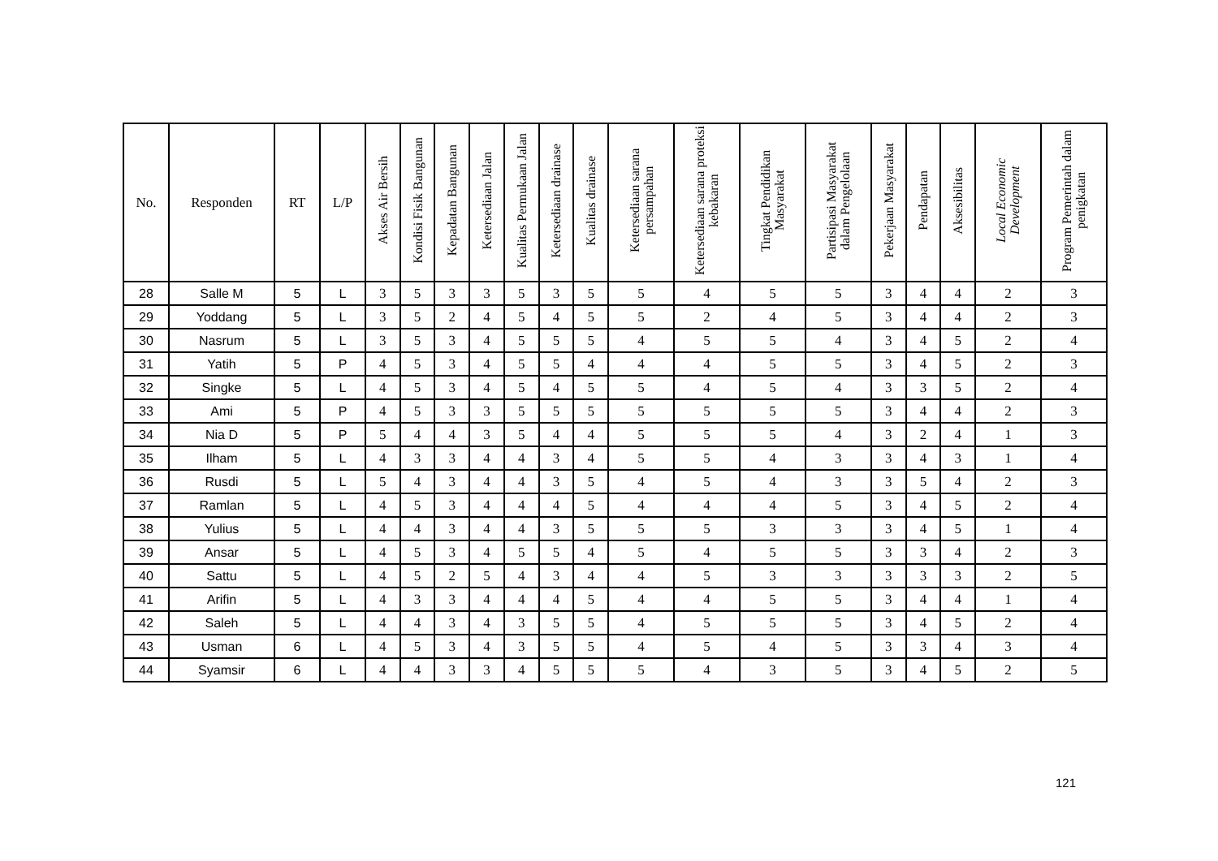| No. | Responden | RT | L/P | Akses Air Bersih | Kondisi Fisik Bangunan | Kepadatan Bangunan | Ketersediaan Jalan | Kualitas Permukaan Jalan | Ketersediaan drainase | Kualitas drainase | Ketersediaan sarana persampahan | Ketersediaan sarana proteksi kebakaran | Tingkat Pendidikan Masyarakat | Partisipasi Masyarakat dalam Pengelolaan | Pekerjaan Masyarakat | Pendapatan | Aksesibilitas | Local Economic Development | Program Pemerintah dalam penigkatan |
| --- | --- | --- | --- | --- | --- | --- | --- | --- | --- | --- | --- | --- | --- | --- | --- | --- | --- | --- | --- |
| 28 | Salle M | 5 | L | 3 | 5 | 3 | 3 | 5 | 3 | 5 | 5 | 4 | 5 | 5 | 3 | 4 | 4 | 2 | 3 |
| 29 | Yoddang | 5 | L | 3 | 5 | 2 | 4 | 5 | 4 | 5 | 5 | 2 | 4 | 5 | 3 | 4 | 4 | 2 | 3 |
| 30 | Nasrum | 5 | L | 3 | 5 | 3 | 4 | 5 | 5 | 5 | 4 | 5 | 5 | 4 | 3 | 4 | 5 | 2 | 4 |
| 31 | Yatih | 5 | P | 4 | 5 | 3 | 4 | 5 | 5 | 4 | 4 | 4 | 5 | 5 | 3 | 4 | 5 | 2 | 3 |
| 32 | Singke | 5 | L | 4 | 5 | 3 | 4 | 5 | 4 | 5 | 5 | 4 | 5 | 4 | 3 | 3 | 5 | 2 | 4 |
| 33 | Ami | 5 | P | 4 | 5 | 3 | 3 | 5 | 5 | 5 | 5 | 5 | 5 | 5 | 3 | 4 | 4 | 2 | 3 |
| 34 | Nia D | 5 | P | 5 | 4 | 4 | 3 | 5 | 4 | 4 | 5 | 5 | 5 | 4 | 3 | 2 | 4 | 1 | 3 |
| 35 | Ilham | 5 | L | 4 | 3 | 3 | 4 | 4 | 3 | 4 | 5 | 5 | 4 | 3 | 3 | 4 | 3 | 1 | 4 |
| 36 | Rusdi | 5 | L | 5 | 4 | 3 | 4 | 4 | 3 | 5 | 4 | 5 | 4 | 3 | 3 | 5 | 4 | 2 | 3 |
| 37 | Ramlan | 5 | L | 4 | 5 | 3 | 4 | 4 | 4 | 5 | 4 | 4 | 4 | 5 | 3 | 4 | 5 | 2 | 4 |
| 38 | Yulius | 5 | L | 4 | 4 | 3 | 4 | 4 | 3 | 5 | 5 | 5 | 3 | 3 | 3 | 4 | 5 | 1 | 4 |
| 39 | Ansar | 5 | L | 4 | 5 | 3 | 4 | 5 | 5 | 4 | 5 | 4 | 5 | 5 | 3 | 3 | 4 | 2 | 3 |
| 40 | Sattu | 5 | L | 4 | 5 | 2 | 5 | 4 | 3 | 4 | 4 | 5 | 3 | 3 | 3 | 3 | 3 | 2 | 5 |
| 41 | Arifin | 5 | L | 4 | 3 | 3 | 4 | 4 | 4 | 5 | 4 | 4 | 5 | 5 | 3 | 4 | 4 | 1 | 4 |
| 42 | Saleh | 5 | L | 4 | 4 | 3 | 4 | 3 | 5 | 5 | 4 | 5 | 5 | 5 | 3 | 4 | 5 | 2 | 4 |
| 43 | Usman | 6 | L | 4 | 5 | 3 | 4 | 3 | 5 | 5 | 4 | 5 | 4 | 5 | 3 | 3 | 4 | 3 | 4 |
| 44 | Syamsir | 6 | L | 4 | 4 | 3 | 3 | 4 | 5 | 5 | 5 | 4 | 3 | 5 | 3 | 4 | 5 | 2 | 5 |
121